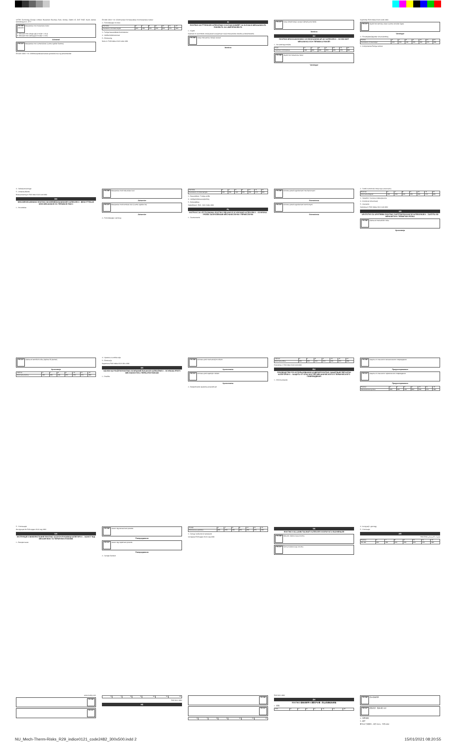SATRA Technology Europe Limited, Bracetown Business Park, Clonee, Dublin 15, D15 YN2P, Irland, teknisk kontrollorgan nr. 2777.
EN 388
ABCDEF Beskyttelse mot mekaniske risiker
A: Motstand mot slitasje (på 4 nivåer: 1 til 4)
B: Motstand mot kutting (på 5 nivåer: 1 til 5)
Advarsel
EN 407 Beskyttelse mot varmerisikoer (varme og/eller flamme)
EN 420: 2003 + A1: 2009 beskyttelseshansker generelle krav og prøvemetoder
EN 388: 2016 + A1: 2018 hansker for beskyttelse mot mekaniske risikoer
2 - Forholdsregler for bruk
| Størrelse | 6 | 7 | 8 | 9 | 10 | 11 | 12 |
| Hanskens minimale lengde | 220 | 230 | 240 | 250 | 260 | 270 | 280 |
3 - Farlige bestanddeler/risikofaktorer
4 - Vedlikeholdsinstrukser
5 - Eliminering
Notis nr. R29 indeks 0121 kode 2482
FI
ROSTING KÄYTTÖOHJE KATEGORIAN II SUOJAKÄSINEET JA SUOJAUS MEKAANISILTA RISKEILTÄ JA LÄMPÖRISKEILTÄ
1 - Käyttö
Käsineet on suunniteltu ensisijaisesti suojaamaan käsiä mekaanisilta riskeiltä ja lämpöriskeiltä.
EN 388 Suoja mekaanisia riskejä vastaan
Varoitus
EN 407 Suoja lämpöriskejä vastaan (lämpö ja/tai liekki)
Varoitus
SV
ROSTING BRUKSANVISNING SKYDDSHANDSKAR AV KATEGORI II – SKYDD MOT MEKANISKA OCH TERMISKA RISKER
1 - Användningsområde
| Koko | 6 | 7 | 8 | 9 | 10 | 11 | 12 |
| Käsineen minimipituus | 220 | 230 | 240 | 250 | 260 | 270 | 280 |
EN 388 Skydd mot mekaniska risker
Varningar
Käyttöohje R29 indeksi 0121 koodi 2482
EN 407 Skydd mot termiska risker (värme och/eller lågor)
Varningar
2 - Försiktighetsåtgärder vid användning
| Storlek | 6 | 7 | 8 | 9 | 10 | 11 | 12 |
| Handskens minsta längd | 220 | 230 | 240 | 250 | 260 | 270 | 280 |
3 - Komponenter/Farliga tämnen
4 - Skötselanvisningar
5 - Undanskaffande
Bruksanvisning nr R29 index 0121 kod 2482
DK
BRUGERVEJLEDNING ROSTING SIKKERHEDSHANDSKER KATEGORI II - BESKYTTELSE MOD MEKANISKE OG TERMISKE RISICI
1 - Anvendelse
EN 388 Beskyttelse mod mekaniske risici
Advarsler
EN 407 Beskyttelse mod termiske risici (varme og/eller ild)
Advarsler
2 - Forholdsregler ved brug
| Størrelse | 6 | 7 | 8 | 9 | 10 | 11 | 12 |
| Handskens mindste længde | 220 | 230 | 240 | 250 | 260 | 270 | 280 |
3 - Bestanddele / Farlige stoffer
4 - Vedligeholdelsesvejledning
5 - Bortskaffelse
Vejledning nr. R29 - 0121 Kode 2482
PL
INSTRUKCJA UŻYTKOWANIA ROSTING RĘKAWICE OCHRONNE KATEGORII II – OCHRONA PRZED ZAGROŻENIAMI MECHANICZNYMI I TERMICZNYMI
1 - Zastosowanie
EN 388 Ochrona przed zagrożeniami mechanicznymi
Ostrzeżenia
EN 407 Ochrona przed zagrożeniami termicznymi
Ostrzeżenia
2 - Środki ostrożności dotyczące stosowania
| Rozmiar | 6 | 7 | 8 | 9 | 10 | 11 | 12 |
| Minimalna długość | 220 | 230 | 240 | 250 | 260 | 270 | 280 |
3 - Składniki / Surowce niebezpieczne
4 - Instrukcje konserwacji
5 - Usuwanie
Instrukcja nr R29 indeks 0121 kod 2482
SR
UPUTSTVO ZA UPOTREBU ROSTING ZAŠTITNE RUKAVICE KATEGORIJE II – ZAŠTITA OD MEHANIČKIH I TERMIČKIH RIZIKA
EN 388 Zaštita od mehaničkih rizika
Upozorenja
EN 407 Zaštita od termičkih rizika (toplota i/ili plamen)
Upozorenja
| Veličina | 6 | 7 | 8 | 9 | 10 | 11 | 12 |
| Minimalna dužina | 220 | 230 | 240 | 250 | 260 | 270 | 280 |
4 - Uputstva za održavanje
5 - Eliminacija
Napomena R29 indeks 0121 šifra 2482
SK
NÁVOD NA POUŽITIE ROSTING OCHRANNÉ RUKAVICE KATEGÓRIE II – OCHRANA PROTI MECHANICKÝM A TEPELNÝM RIZIKÁM
1 - Použitie
EN 388 Ochrana proti mechanickým rizikám
Upozornenia
EN 407 Ochrana proti tepelným rizikám
Upozornenia
2 - Bezpečnostné opatrenia pri používaní
| Veľkosť | 6 | 7 | 8 | 9 | 10 | 11 | 12 |
| Minimálna dĺžka | 220 | 230 | 240 | 250 | 260 | 270 | 280 |
Poznámka č. R29 index 0121 kód 2482
RU
РУКОВОДСТВО ПО ИСПОЛЬЗОВАНИЮ ИЗДЕЛИЙ ROSTING ЗАЩИТНЫЕ ПЕРЧАТКИ КАТЕГОРИИ II – ЗАЩИТА ОТ ОПАСНОСТЕЙ МЕХАНИЧЕСКОГО И ТЕРМИЧЕСКОГО ПОВРЕЖДЕНИЯ
1 - Использование
EN 388 Защита от опасности механического повреждения
Предостережения
EN 407 Защита от опасности термического повреждения
Предостережения
| Размер | 6 | 7 | 8 | 9 | 10 | 11 | 12 |
| Минимальная длина | 220 | 230 | 240 | 250 | 260 | 270 | 280 |
5 - Утилизация
Инструкция № R29 индекс 0121 код 2482
UA
ІНСТРУКЦІЯ З ВИКОРИСТАННЯ ROSTING ЗАХИСНІ РУКАВИЦІ КАТЕГОРІЇ II – ЗАХИСТ ВІД МЕХАНІЧНИХ ТА ТЕРМІЧНИХ РИЗИКІВ
1 - Використання
EN 388 Захист від механічних ризиків
Попередження
EN 407 Захист від термічних ризиків
Попередження
2 - Заходи безпеки
| Розмір | 6 | 7 | 8 | 9 | 10 | 11 | 12 |
| Мінімальна довжина | 220 | 230 | 240 | 250 | 260 | 270 | 280 |
3 - Склад і небезпечні матеріали
Інструкція R29 індекс 0121 код 2482
TR
ROSTING KULLANIM TALİMATI KATEGORİ II KORUYUCU ELDİVENLER
EN 388 Mekanik risklere karşı koruma
EN 407 Termal risklere karşı koruma
4 - Інструкції з догляду
5 - Утилізація
AR
تعليمات الاستخدام ROSTING
| Размер | 6 | 7 | 8 | 9 | 10 | 11 | 12 |
| EN 420 | 220 | 230 | 240 | 250 | 260 | 270 | 280 |
www.rosting.com
EN 388
EN 407
| 12 | 11 | 10 | 9 | 8 | 7 | 6 |
R29 0121 2482
HE
EN 388
EN 407
| 12 | 11 | 10 | 9 | 8 | 7 | 6 |
R29 0121 2482
ZH
ROSTING 使用说明书 II 类防护手套 - 防止机械和热危险
1 - 使用
| 尺码 | 6 | 7 | 8 | 9 | 10 | 11 | 12 |
EN 388 防止机械风险
EN 407 防热风险（热和/或火焰）
4 - 保养说明
5 - 废弃
第 R29 号说明书，索引 0121，代码 2482
NU_Mech-Therm-Risks_R29_indice0121_code2482_300x500.indd 2 15/01/2021 08:20:55